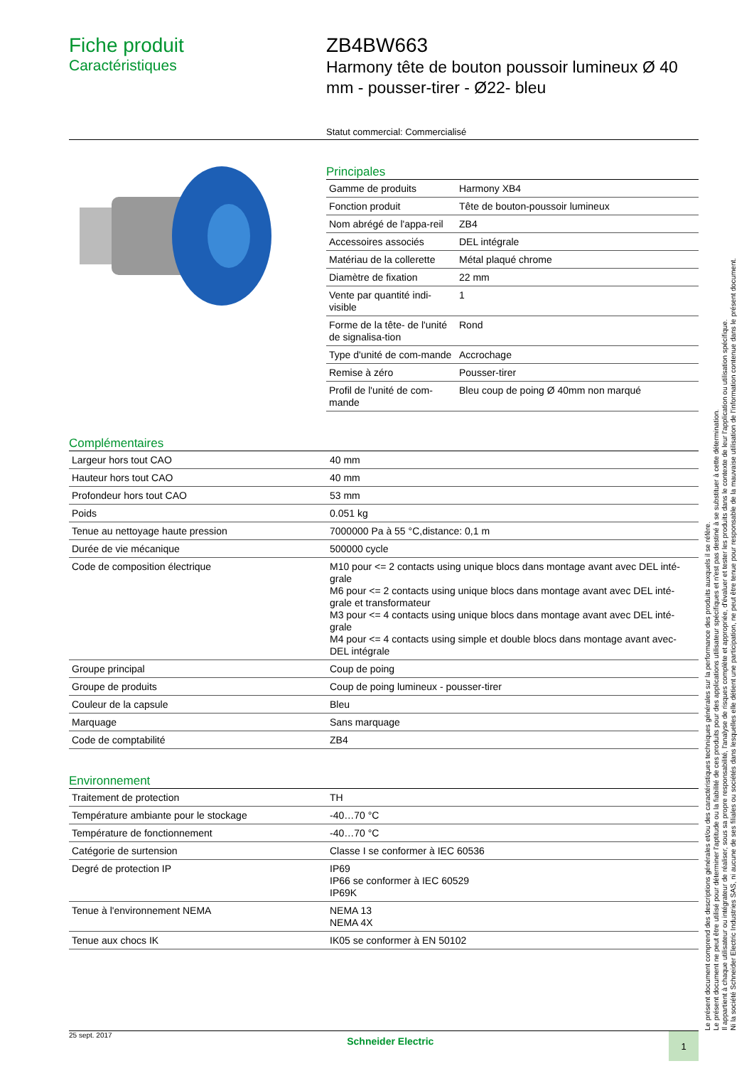Fiche produit
Caractéristiques
ZB4BW663
Harmony tête de bouton poussoir lumineux Ø 40 mm - pousser-tirer - Ø22- bleu
Statut commercial: Commercialisé
Principales
| Gamme de produits | Harmony XB4 |
| Fonction produit | Tête de bouton-poussoir lumineux |
| Nom abrégé de l'appa-reil | ZB4 |
| Accessoires associés | DEL intégrale |
| Matériau de la collerette | Métal plaqué chrome |
| Diamètre de fixation | 22 mm |
| Vente par quantité indi-visible | 1 |
| Forme de la tête- de l'unité de signalisa-tion | Rond |
| Type d'unité de com-mande | Accrochage |
| Remise à zéro | Pousser-tirer |
| Profil de l'unité de com-mande | Bleu coup de poing Ø 40mm non marqué |
Complémentaires
| Largeur hors tout CAO | 40 mm |
| Hauteur hors tout CAO | 40 mm |
| Profondeur hors tout CAO | 53 mm |
| Poids | 0.051 kg |
| Tenue au nettoyage haute pression | 7000000 Pa à 55 °C,distance: 0,1 m |
| Durée de vie mécanique | 500000 cycle |
| Code de composition électrique | M10 pour <= 2 contacts using unique blocs dans montage avant avec DEL inté-grale M6 pour <= 2 contacts using unique blocs dans montage avant avec DEL inté-grale et transformateur M3 pour <= 4 contacts using unique blocs dans montage avant avec DEL inté-grale M4 pour <= 4 contacts using simple et double blocs dans montage avant avec-DEL intégrale |
| Groupe principal | Coup de poing |
| Groupe de produits | Coup de poing lumineux - pousser-tirer |
| Couleur de la capsule | Bleu |
| Marquage | Sans marquage |
| Code de comptabilité | ZB4 |
Environnement
| Traitement de protection | TH |
| Température ambiante pour le stockage | -40…70 °C |
| Température de fonctionnement | -40…70 °C |
| Catégorie de surtension | Classe I se conformer à IEC 60536 |
| Degré de protection IP | IP69 IP66 se conformer à IEC 60529 IP69K |
| Tenue à l'environnement NEMA | NEMA 13 NEMA 4X |
| Tenue aux chocs IK | IK05 se conformer à EN 50102 |
Le présent document comprend des descriptions générales et/ou des caractéristiques techniques générales sur la performance des produits auxquels il se réfère.
Le présent document ne peut être utilisé pour déterminer l'aptitude ou la fiabilité de ces produits pour des applications utilisateur spécifiques et n'est pas destiné à se substituer à cette détermination.
Il appartient à chaque utilisateur ou intégrateur de réaliser, sous sa propre responsabilité, l'analyse de risques complète et appropriée, d'évaluer et tester les produits dans le contexte de leur l'application ou utilisation spécifique.
Ni la société Schneider Electric Industries SAS, ni aucune de ses filiales ou sociétés dans lesquelles elle détient une participation, ne peut être tenue pour responsable de la mauvaise utilisation de l'information contenue dans le présent document.
25 sept. 2017 Schneider Electric 1